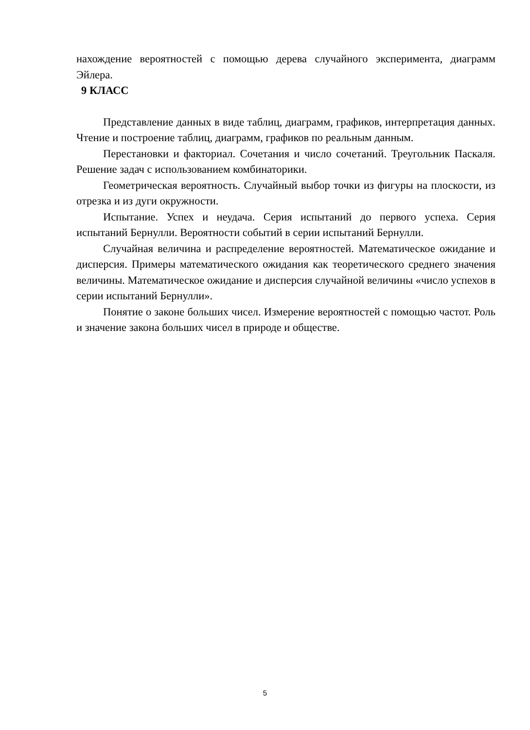нахождение вероятностей с помощью дерева случайного эксперимента, диаграмм Эйлера.
9 КЛАСС
Представление данных в виде таблиц, диаграмм, графиков, интерпретация данных. Чтение и построение таблиц, диаграмм, графиков по реальным данным.
Перестановки и факториал. Сочетания и число сочетаний. Треугольник Паскаля. Решение задач с использованием комбинаторики.
Геометрическая вероятность. Случайный выбор точки из фигуры на плоскости, из отрезка и из дуги окружности.
Испытание. Успех и неудача. Серия испытаний до первого успеха. Серия испытаний Бернулли. Вероятности событий в серии испытаний Бернулли.
Случайная величина и распределение вероятностей. Математическое ожидание и дисперсия. Примеры математического ожидания как теоретического среднего значения величины. Математическое ожидание и дисперсия случайной величины «число успехов в серии испытаний Бернулли».
Понятие о законе больших чисел. Измерение вероятностей с помощью частот. Роль и значение закона больших чисел в природе и обществе.
5